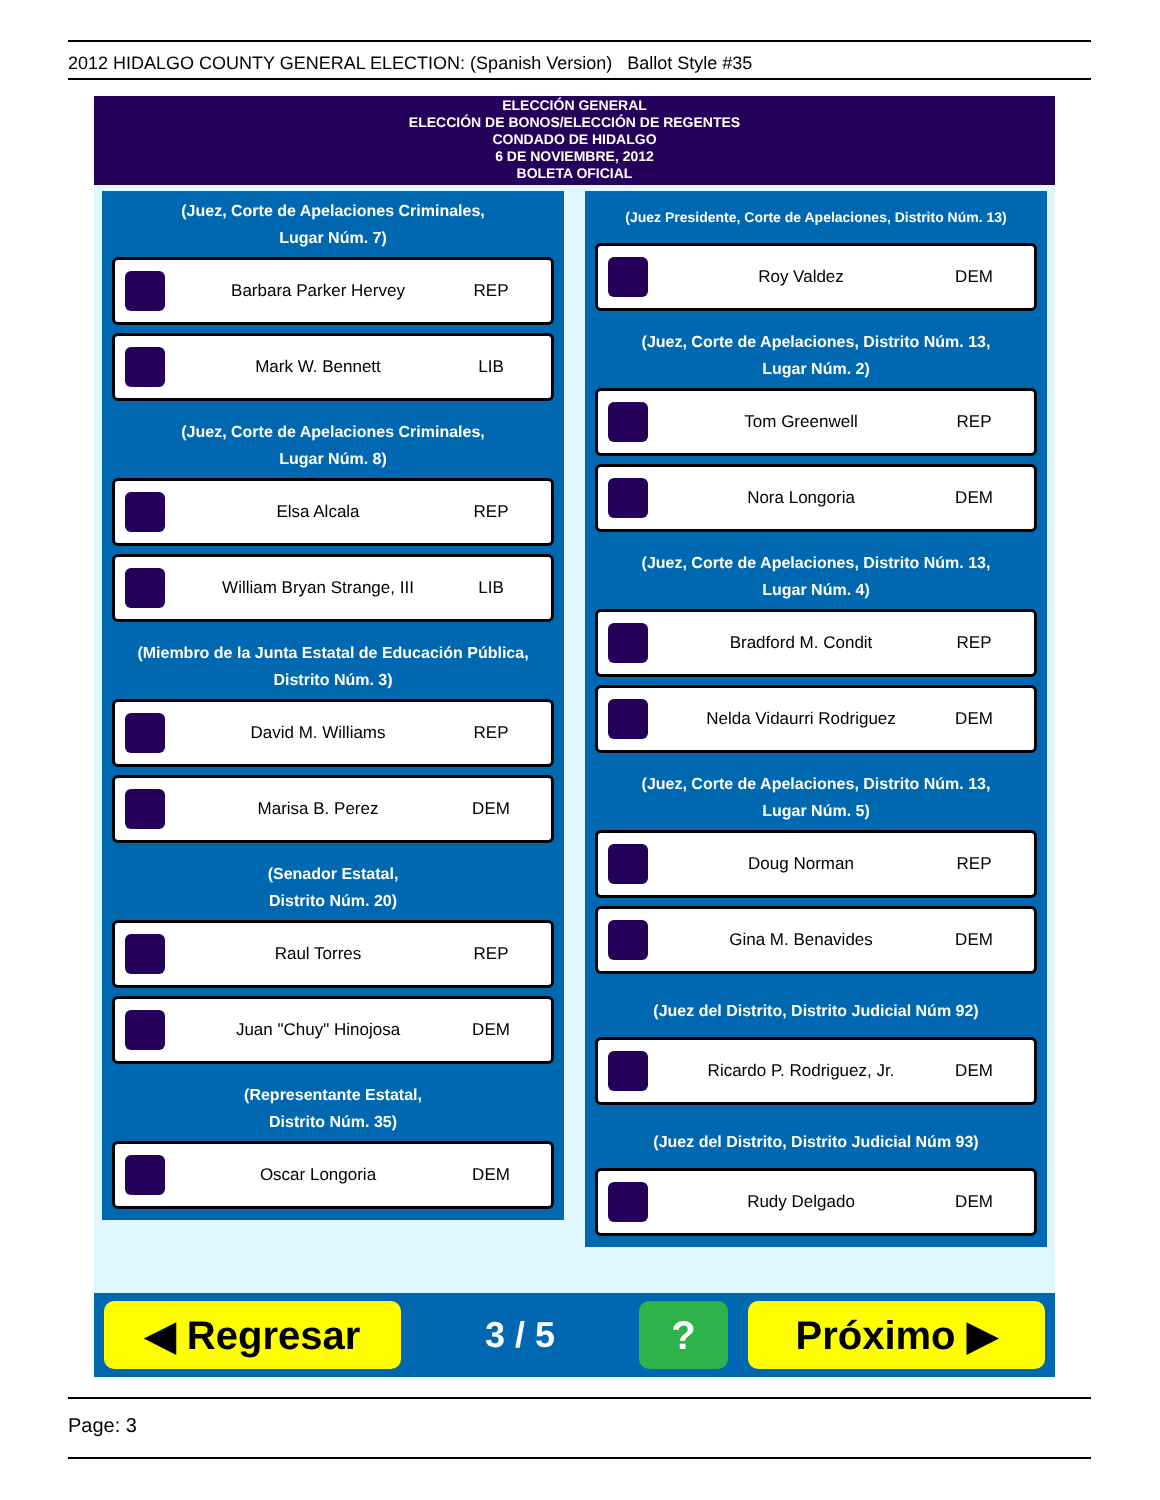2012 HIDALGO COUNTY GENERAL ELECTION: (Spanish Version) Ballot Style #35
ELECCIÓN GENERAL
ELECCIÓN DE BONOS/ELECCIÓN DE REGENTES
CONDADO DE HIDALGO
6 DE NOVIEMBRE, 2012
BOLETA OFICIAL
(Juez, Corte de Apelaciones Criminales,
Lugar Núm. 7)
Barbara Parker Hervey REP
Mark W. Bennett LIB
(Juez, Corte de Apelaciones Criminales,
Lugar Núm. 8)
Elsa Alcala REP
William Bryan Strange, III LIB
(Miembro de la Junta Estatal de Educación Pública,
Distrito Núm. 3)
David M. Williams REP
Marisa B. Perez DEM
(Senador Estatal,
Distrito Núm. 20)
Raul Torres REP
Juan "Chuy" Hinojosa DEM
(Representante Estatal,
Distrito Núm. 35)
Oscar Longoria DEM
(Juez Presidente, Corte de Apelaciones, Distrito Núm. 13)
Roy Valdez DEM
(Juez, Corte de Apelaciones, Distrito Núm. 13,
Lugar Núm. 2)
Tom Greenwell REP
Nora Longoria DEM
(Juez, Corte de Apelaciones, Distrito Núm. 13,
Lugar Núm. 4)
Bradford M. Condit REP
Nelda Vidaurri Rodriguez DEM
(Juez, Corte de Apelaciones, Distrito Núm. 13,
Lugar Núm. 5)
Doug Norman REP
Gina M. Benavides DEM
(Juez del Distrito, Distrito Judicial Núm 92)
Ricardo P. Rodriguez, Jr. DEM
(Juez del Distrito, Distrito Judicial Núm 93)
Rudy Delgado DEM
◀ Regresar
3 / 5
? Próximo ▶
Page: 3